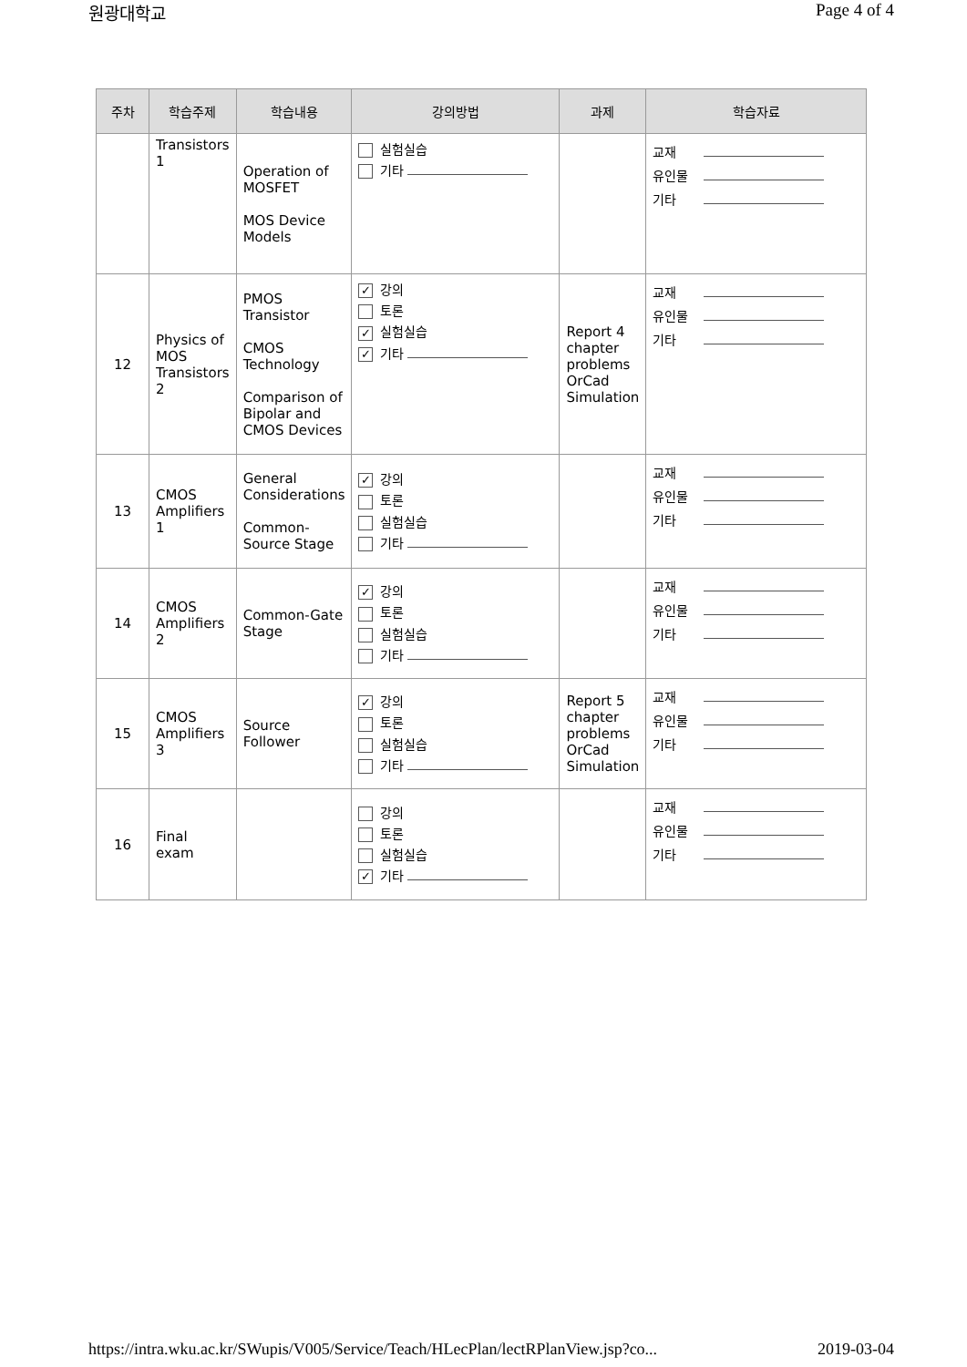원광대학교 Page 4 of 4
| 주차 | 학습주제 | 학습내용 | 강의방법 | 과제 | 학습자료 |
| --- | --- | --- | --- | --- | --- |
| | Transistors 1 | Operation of MOSFET MOS Device Models | 실험실습 기타 | | 교재 유인물 기타 |
| 12 | Physics of MOS Transistors 2 | PMOS Transistor CMOS Technology Comparison of Bipolar and CMOS Devices | ✓ 강의 토론 ✓ 실험실습 ✓ 기타 | Report 4 chapter problems OrCad Simulation | 교재 유인물 기타 |
| 13 | CMOS Amplifiers 1 | General Considerations Common-Source Stage | ✓ 강의 토론 실험실습 기타 | | 교재 유인물 기타 |
| 14 | CMOS Amplifiers 2 | Common-Gate Stage | ✓ 강의 토론 실험실습 기타 | | 교재 유인물 기타 |
| 15 | CMOS Amplifiers 3 | Source Follower | ✓ 강의 토론 실험실습 기타 | Report 5 chapter problems OrCad Simulation | 교재 유인물 기타 |
| 16 | Final exam | | 강의 토론 실험실습 ✓ 기타 | | 교재 유인물 기타 |
https://intra.wku.ac.kr/SWupis/V005/Service/Teach/HLecPlan/lectRPlanView.jsp?co... 2019-03-04